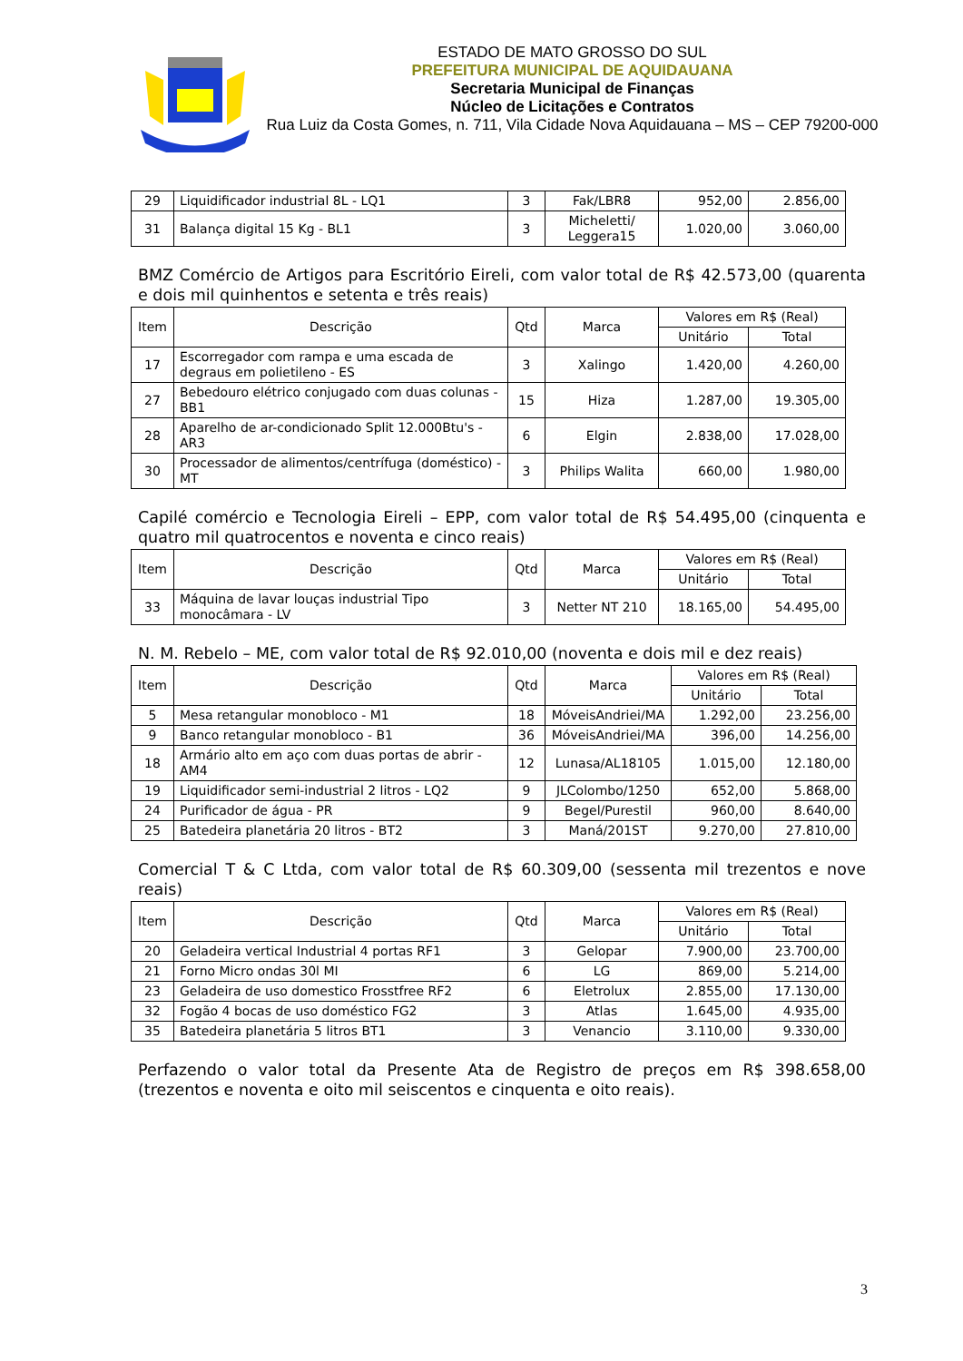ESTADO DE MATO GROSSO DO SUL
PREFEITURA MUNICIPAL DE AQUIDAUANA
Secretaria Municipal de Finanças
Núcleo de Licitações e Contratos
Rua Luiz da Costa Gomes, n. 711, Vila Cidade Nova Aquidauana – MS – CEP 79200-000
| 29 | Liquidificador industrial 8L - LQ1 | 3 | Fak/LBR8 | 952,00 | 2.856,00 |
| 31 | Balança digital 15 Kg - BL1 | 3 | Micheletti/ Leggera15 | 1.020,00 | 3.060,00 |
BMZ Comércio de Artigos para Escritório Eireli, com valor total de R$ 42.573,00 (quarenta e dois mil quinhentos e setenta e três reais)
| Item | Descrição | Qtd | Marca | Valores em R$ (Real) | |
| --- | --- | --- | --- | --- | --- |
| | | | | Unitário | Total |
| 17 | Escorregador com rampa e uma escada de degraus em polietileno - ES | 3 | Xalingo | 1.420,00 | 4.260,00 |
| 27 | Bebedouro elétrico conjugado com duas colunas - BB1 | 15 | Hiza | 1.287,00 | 19.305,00 |
| 28 | Aparelho de ar-condicionado Split 12.000Btu's - AR3 | 6 | Elgin | 2.838,00 | 17.028,00 |
| 30 | Processador de alimentos/centrífuga (doméstico) - MT | 3 | Philips Walita | 660,00 | 1.980,00 |
Capilé comércio e Tecnologia Eireli – EPP, com valor total de R$ 54.495,00 (cinquenta e quatro mil quatrocentos e noventa e cinco reais)
| Item | Descrição | Qtd | Marca | Valores em R$ (Real) | |
| --- | --- | --- | --- | --- | --- |
| | | | | Unitário | Total |
| 33 | Máquina de lavar louças industrial Tipo monocâmara - LV | 3 | Netter NT 210 | 18.165,00 | 54.495,00 |
N. M. Rebelo – ME, com valor total de R$ 92.010,00 (noventa e dois mil e dez reais)
| Item | Descrição | Qtd | Marca | Valores em R$ (Real) | |
| --- | --- | --- | --- | --- | --- |
| | | | | Unitário | Total |
| 5 | Mesa retangular monobloco - M1 | 18 | MóveisAndriei/MA | 1.292,00 | 23.256,00 |
| 9 | Banco retangular monobloco - B1 | 36 | MóveisAndriei/MA | 396,00 | 14.256,00 |
| 18 | Armário alto em aço com duas portas de abrir - AM4 | 12 | Lunasa/AL18105 | 1.015,00 | 12.180,00 |
| 19 | Liquidificador semi-industrial 2 litros - LQ2 | 9 | JLColombo/1250 | 652,00 | 5.868,00 |
| 24 | Purificador de água - PR | 9 | Begel/Purestil | 960,00 | 8.640,00 |
| 25 | Batedeira planetária 20 litros - BT2 | 3 | Maná/201ST | 9.270,00 | 27.810,00 |
Comercial T & C Ltda, com valor total de R$ 60.309,00 (sessenta mil trezentos e nove reais)
| Item | Descrição | Qtd | Marca | Valores em R$ (Real) | |
| --- | --- | --- | --- | --- | --- |
| | | | | Unitário | Total |
| 20 | Geladeira vertical Industrial 4 portas RF1 | 3 | Gelopar | 7.900,00 | 23.700,00 |
| 21 | Forno Micro ondas 30l MI | 6 | LG | 869,00 | 5.214,00 |
| 23 | Geladeira de uso domestico Frosstfree RF2 | 6 | Eletrolux | 2.855,00 | 17.130,00 |
| 32 | Fogão 4 bocas de uso doméstico FG2 | 3 | Atlas | 1.645,00 | 4.935,00 |
| 35 | Batedeira planetária 5 litros BT1 | 3 | Venancio | 3.110,00 | 9.330,00 |
Perfazendo o valor total da Presente Ata de Registro de preços em R$ 398.658,00 (trezentos e noventa e oito mil seiscentos e cinquenta e oito reais).
3